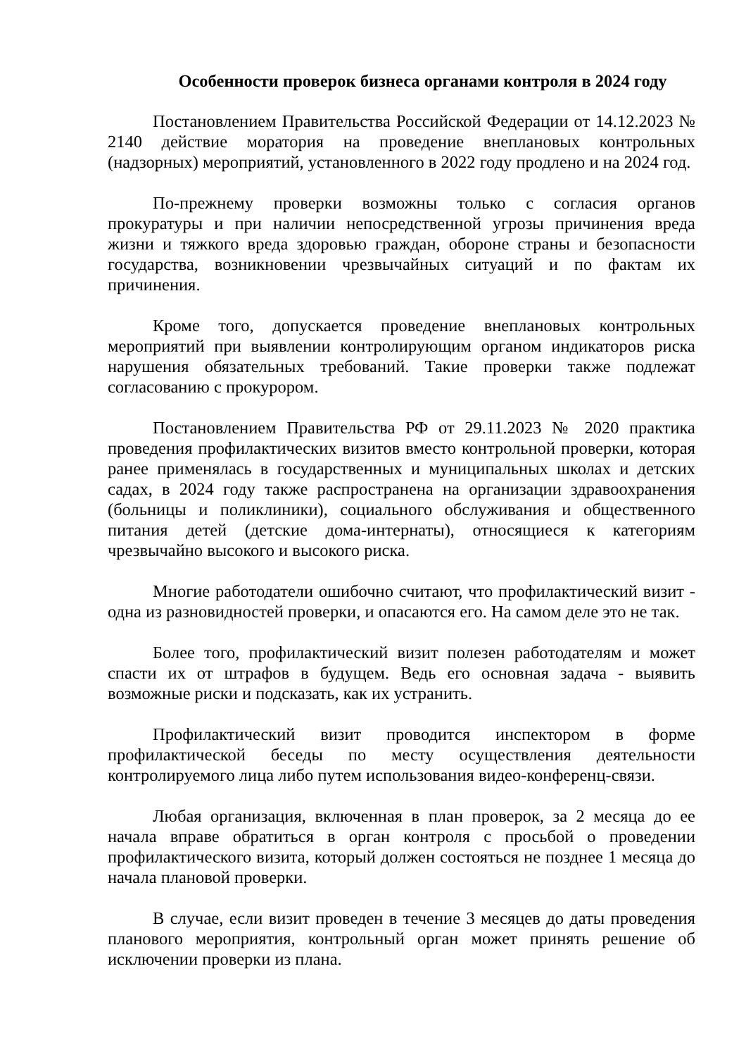Особенности проверок бизнеса органами контроля в 2024 году
Постановлением Правительства Российской Федерации от 14.12.2023 № 2140 действие моратория на проведение внеплановых контрольных (надзорных) мероприятий, установленного в 2022 году продлено и на 2024 год.
По-прежнему проверки возможны только с согласия органов прокуратуры и при наличии непосредственной угрозы причинения вреда жизни и тяжкого вреда здоровью граждан, обороне страны и безопасности государства, возникновении чрезвычайных ситуаций и по фактам их причинения.
Кроме того, допускается проведение внеплановых контрольных мероприятий при выявлении контролирующим органом индикаторов риска нарушения обязательных требований. Такие проверки также подлежат согласованию с прокурором.
Постановлением Правительства РФ от 29.11.2023 № 2020 практика проведения профилактических визитов вместо контрольной проверки, которая ранее применялась в государственных и муниципальных школах и детских садах, в 2024 году также распространена на организации здравоохранения (больницы и поликлиники), социального обслуживания и общественного питания детей (детские дома-интернаты), относящиеся к категориям чрезвычайно высокого и высокого риска.
Многие работодатели ошибочно считают, что профилактический визит - одна из разновидностей проверки, и опасаются его. На самом деле это не так.
Более того, профилактический визит полезен работодателям и может спасти их от штрафов в будущем. Ведь его основная задача - выявить возможные риски и подсказать, как их устранить.
Профилактический визит проводится инспектором в форме профилактической беседы по месту осуществления деятельности контролируемого лица либо путем использования видео-конференц-связи.
Любая организация, включенная в план проверок, за 2 месяца до ее начала вправе обратиться в орган контроля с просьбой о проведении профилактического визита, который должен состояться не позднее 1 месяца до начала плановой проверки.
В случае, если визит проведен в течение 3 месяцев до даты проведения планового мероприятия, контрольный орган может принять решение об исключении проверки из плана.